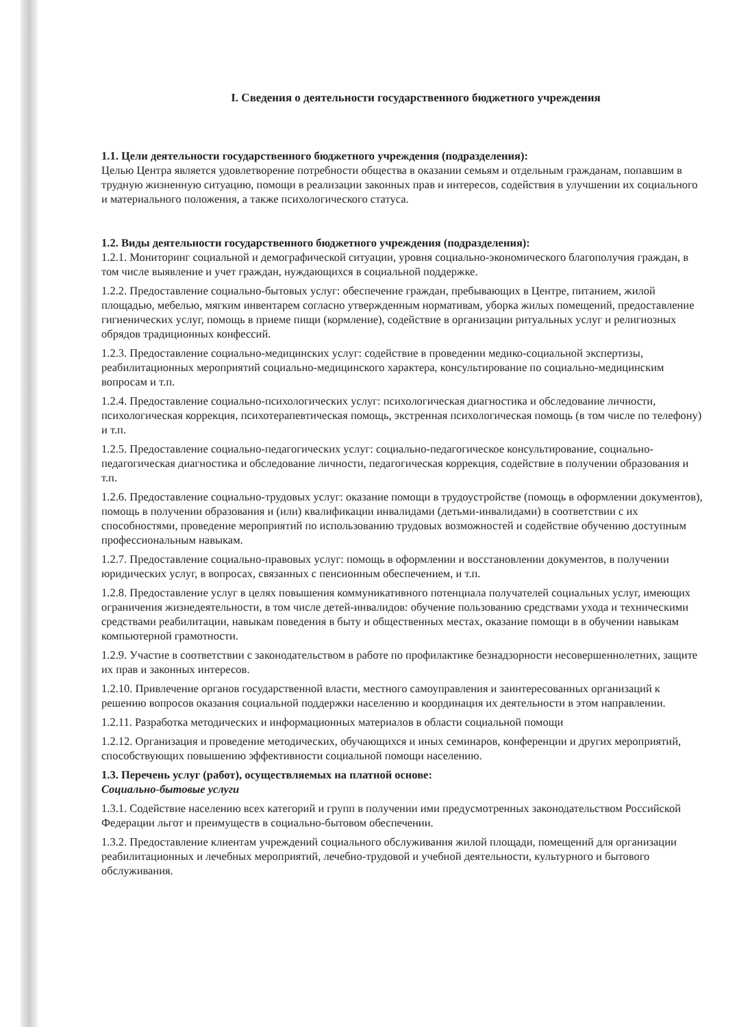I. Сведения о деятельности государственного бюджетного учреждения
1.1. Цели деятельности государственного бюджетного учреждения (подразделения):
Целью Центра является удовлетворение потребности общества в оказании семьям и отдельным гражданам, попавшим в трудную жизненную ситуацию, помощи в реализации законных прав и интересов, содействия в улучшении их социального и материального положения, а также психологического статуса.
1.2. Виды деятельности государственного бюджетного учреждения (подразделения):
1.2.1. Мониторинг социальной и демографической ситуации, уровня социально-экономического благополучия граждан, в том числе выявление и учет граждан, нуждающихся в социальной поддержке.
1.2.2. Предоставление социально-бытовых услуг: обеспечение граждан, пребывающих в Центре, питанием, жилой площадью, мебелью, мягким инвентарем согласно утвержденным нормативам, уборка жилых помещений, предоставление гигиенических услуг, помощь в приеме пищи (кормление), содействие в организации ритуальных услуг и религиозных обрядов традиционных конфессий.
1.2.3. Предоставление социально-медицинских услуг: содействие в проведении медико-социальной экспертизы, реабилитационных мероприятий социально-медицинского характера, консультирование по социально-медицинским вопросам и т.п.
1.2.4. Предоставление социально-психологических услуг: психологическая диагностика и обследование личности, психологическая коррекция, психотерапевтическая помощь, экстренная психологическая помощь (в том числе по телефону) и т.п.
1.2.5. Предоставление социально-педагогических услуг: социально-педагогическое консультирование, социально-педагогическая диагностика и обследование личности, педагогическая коррекция, содействие в получении образования и т.п.
1.2.6. Предоставление социально-трудовых услуг: оказание помощи в трудоустройстве (помощь в оформлении документов), помощь в получении образования и (или) квалификации инвалидами (детьми-инвалидами) в соответствии с их способностями, проведение мероприятий по использованию трудовых возможностей и содействие обучению доступным профессиональным навыкам.
1.2.7. Предоставление социально-правовых услуг: помощь в оформлении и восстановлении документов, в получении юридических услуг, в вопросах, связанных с пенсионным обеспечением, и т.п.
1.2.8. Предоставление услуг в целях повышения коммуникативного потенциала получателей социальных услуг, имеющих ограничения жизнедеятельности, в том числе детей-инвалидов: обучение пользованию средствами ухода и техническими средствами реабилитации, навыкам поведения в быту и общественных местах, оказание помощи в в обучении навыкам компьютерной грамотности.
1.2.9. Участие в соответствии с законодательством в работе по профилактике безнадзорности несовершеннолетних, защите их прав и законных интересов.
1.2.10. Привлечение органов государственной власти, местного самоуправления и заинтересованных организаций к решению вопросов оказания социальной поддержки населению и координация их деятельности в этом направлении.
1.2.11. Разработка методических и информационных материалов в области социальной помощи
1.2.12. Организация и проведение методических, обучающихся и иных семинаров, конференции и других мероприятий, способствующих повышению эффективности социальной помощи населению.
1.3. Перечень услуг (работ), осуществляемых на платной основе:
Социально-бытовые услуги
1.3.1. Содействие населению всех категорий и групп в получении ими предусмотренных законодательством Российской Федерации льгот и преимуществ в социально-бытовом обеспечении.
1.3.2. Предоставление клиентам учреждений социального обслуживания жилой площади, помещений для организации реабилитационных и лечебных мероприятий, лечебно-трудовой и учебной деятельности, культурного и бытового обслуживания.